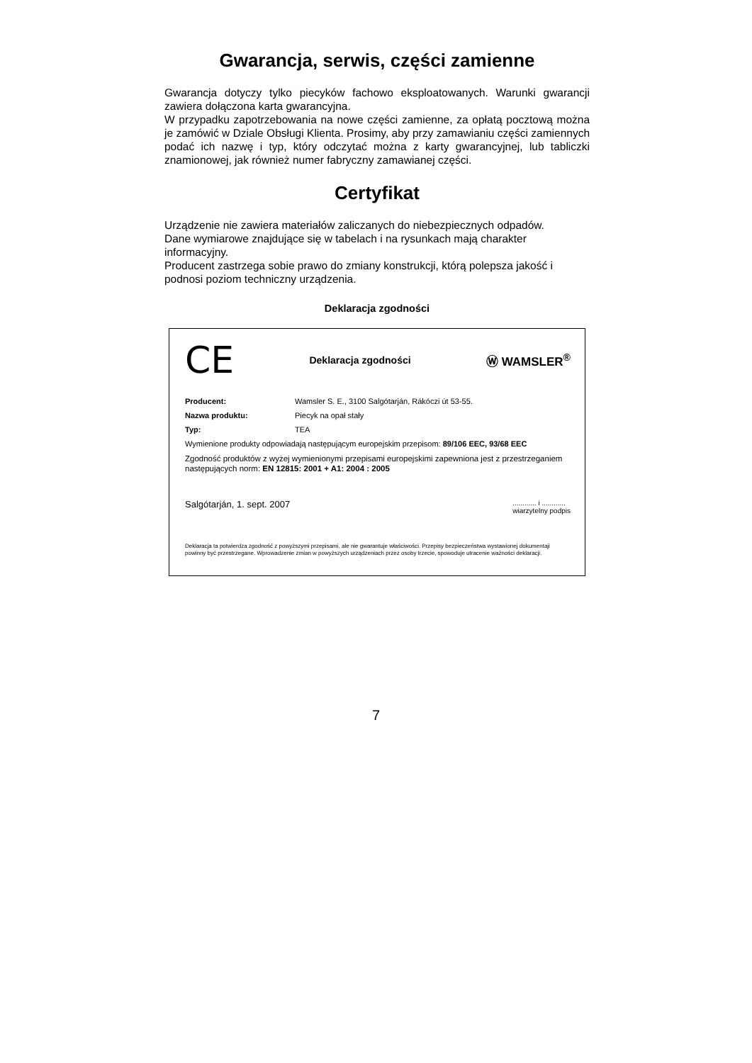Gwarancja, serwis, części zamienne
Gwarancja dotyczy tylko piecyków fachowo eksploatowanych. Warunki gwarancji zawiera dołączona karta gwarancyjna.
W przypadku zapotrzebowania na nowe części zamienne, za opłatą pocztową można je zamówić w Dziale Obsługi Klienta. Prosimy, aby przy zamawianiu części zamiennych podać ich nazwę i typ, który odczytać można z karty gwarancyjnej, lub tabliczki znamionowej, jak również numer fabryczny zamawianej części.
Certyfikat
Urządzenie nie zawiera materiałów zaliczanych do niebezpiecznych odpadów.
Dane wymiarowe znajdujące się w tabelach i na rysunkach mają charakter informacyjny.
Producent zastrzega sobie prawo do zmiany konstrukcji, którą polepsza jakość i podnosi poziom techniczny urządzenia.
Deklaracja zgodności
CE Deklaracja zgodności Ⓦ WAMSLER<sup>®</sup>
Producent: Wamsler S. E., 3100 Salgótarján, Rákóczi út 53-55.
Nazwa produktu: Piecyk na opał stały
Typ: TEA
Wymienione produkty odpowiadają następującym europejskim przepisom: 89/106 EEC, 93/68 EEC
Zgodność produktów z wyżej wymienionymi przepisami europejskimi zapewniona jest z przestrzeganiem następujących norm: EN 12815: 2001 + A1: 2004 : 2005
Salgótarján, 1. sept. 2007............ i ............
wiarzytelny podpis
Deklaracja ta potwierdza zgodność z powyższymi przepisami, ale nie gwarantuje właściwości. Przepisy bezpieczeństwa wystawionej dokumentaji powinny być przestrzegane. Wprowadzenie zmian w powyższych urządzeniach przez osoby trzecie, spowoduje utracenie ważności deklaracji.
7